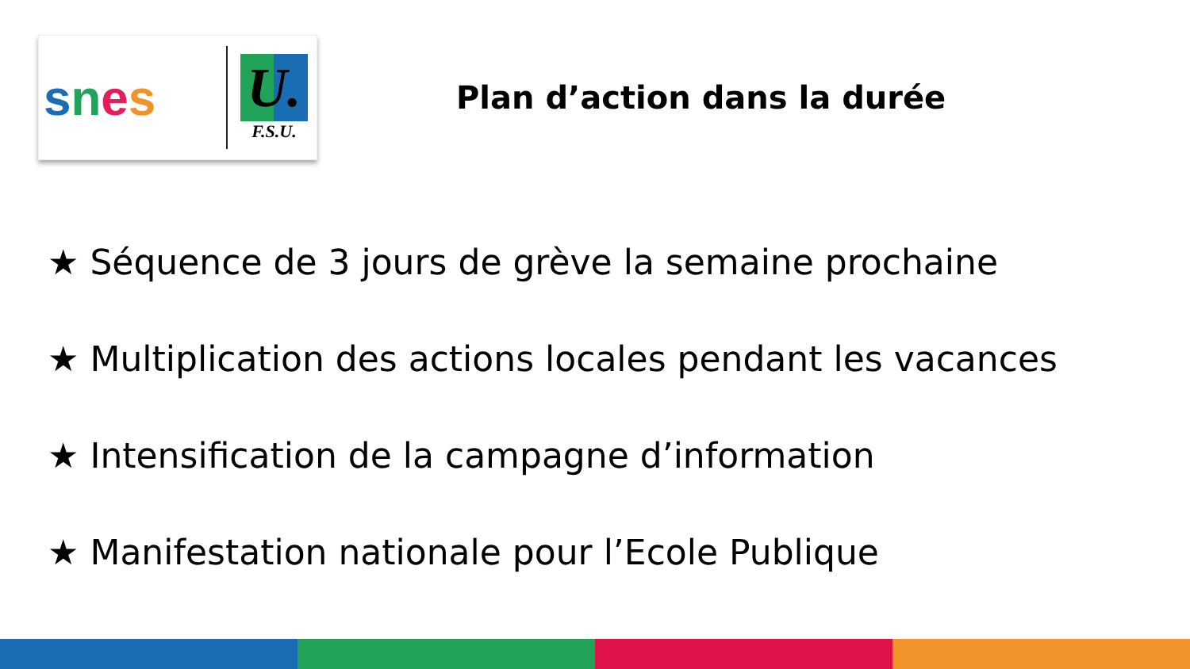snes
U.
F.S.U.
Plan d’action dans la durée
★ Séquence de 3 jours de grève la semaine prochaine
★ Multiplication des actions locales pendant les vacances
★ Intensification de la campagne d’information
★ Manifestation nationale pour l’Ecole Publique